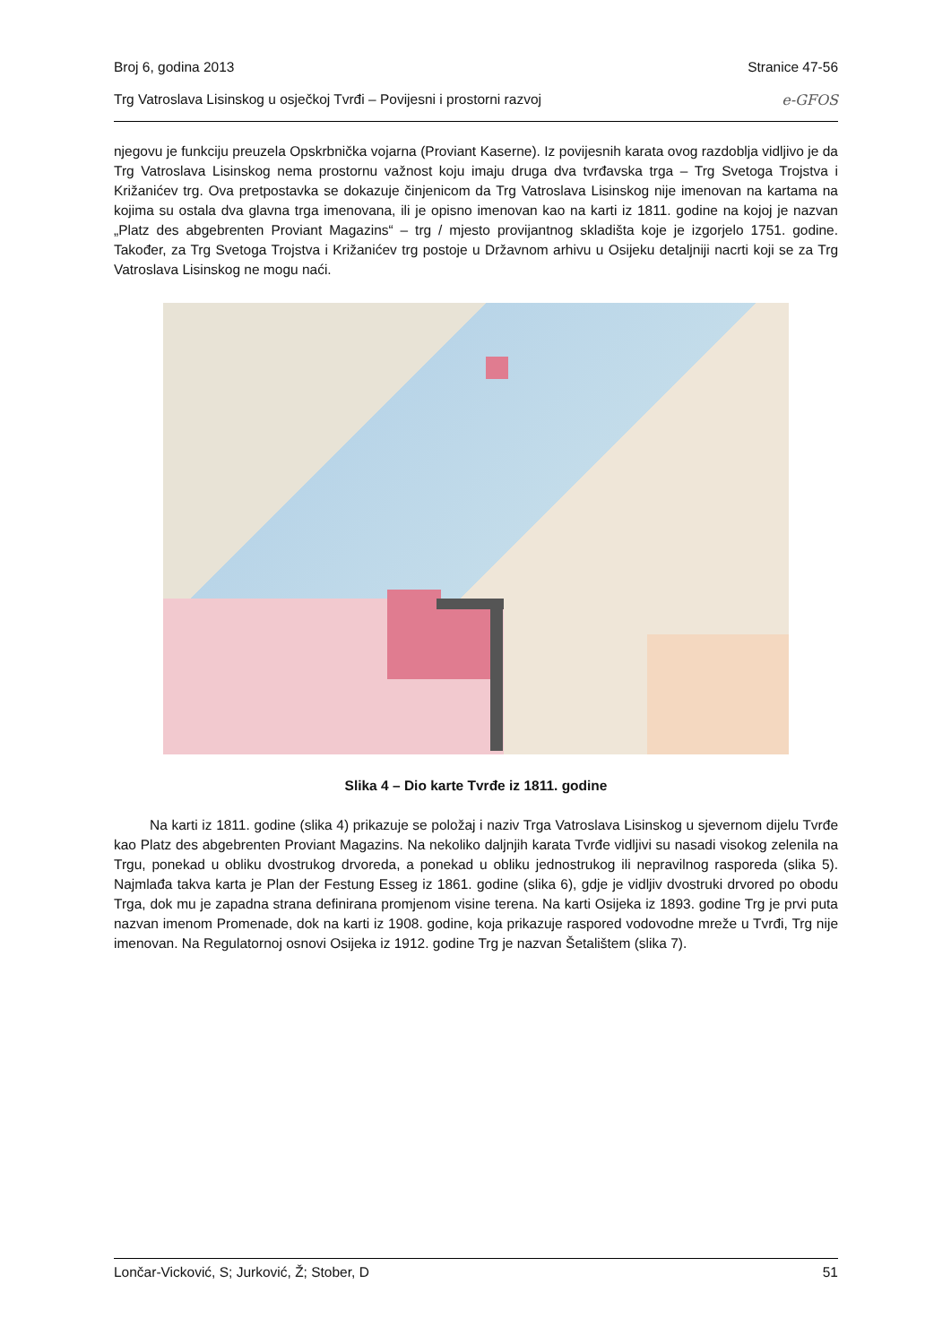Broj 6, godina 2013 Stranice 47-56
Trg Vatroslava Lisinskog u osječkoj Tvrđi – Povijesni i prostorni razvoj e-GFOS
njegovu je funkciju preuzela Opskrbnička vojarna (Proviant Kaserne). Iz povijesnih karata ovog razdoblja vidljivo je da Trg Vatroslava Lisinskog nema prostornu važnost koju imaju druga dva tvrđavska trga – Trg Svetoga Trojstva i Križanićev trg. Ova pretpostavka se dokazuje činjenicom da Trg Vatroslava Lisinskog nije imenovan na kartama na kojima su ostala dva glavna trga imenovana, ili je opisno imenovan kao na karti iz 1811. godine na kojoj je nazvan „Platz des abgebrenten Proviant Magazins“ – trg / mjesto provijantnog skladišta koje je izgorjelo 1751. godine. Također, za Trg Svetoga Trojstva i Križanićev trg postoje u Državnom arhivu u Osijeku detaljniji nacrti koji se za Trg Vatroslava Lisinskog ne mogu naći.
Slika 4 – Dio karte Tvrđe iz 1811. godine
Na karti iz 1811. godine (slika 4) prikazuje se položaj i naziv Trga Vatroslava Lisinskog u sjevernom dijelu Tvrđe kao Platz des abgebrenten Proviant Magazins. Na nekoliko daljnjih karata Tvrđe vidljivi su nasadi visokog zelenila na Trgu, ponekad u obliku dvostrukog drvoreda, a ponekad u obliku jednostrukog ili nepravilnog rasporeda (slika 5). Najmlađa takva karta je Plan der Festung Esseg iz 1861. godine (slika 6), gdje je vidljiv dvostruki drvored po obodu Trga, dok mu je zapadna strana definirana promjenom visine terena. Na karti Osijeka iz 1893. godine Trg je prvi puta nazvan imenom Promenade, dok na karti iz 1908. godine, koja prikazuje raspored vodovodne mreže u Tvrđi, Trg nije imenovan. Na Regulatornoj osnovi Osijeka iz 1912. godine Trg je nazvan Šetalištem (slika 7).
Lončar-Vicković, S; Jurković, Ž; Stober, D 51